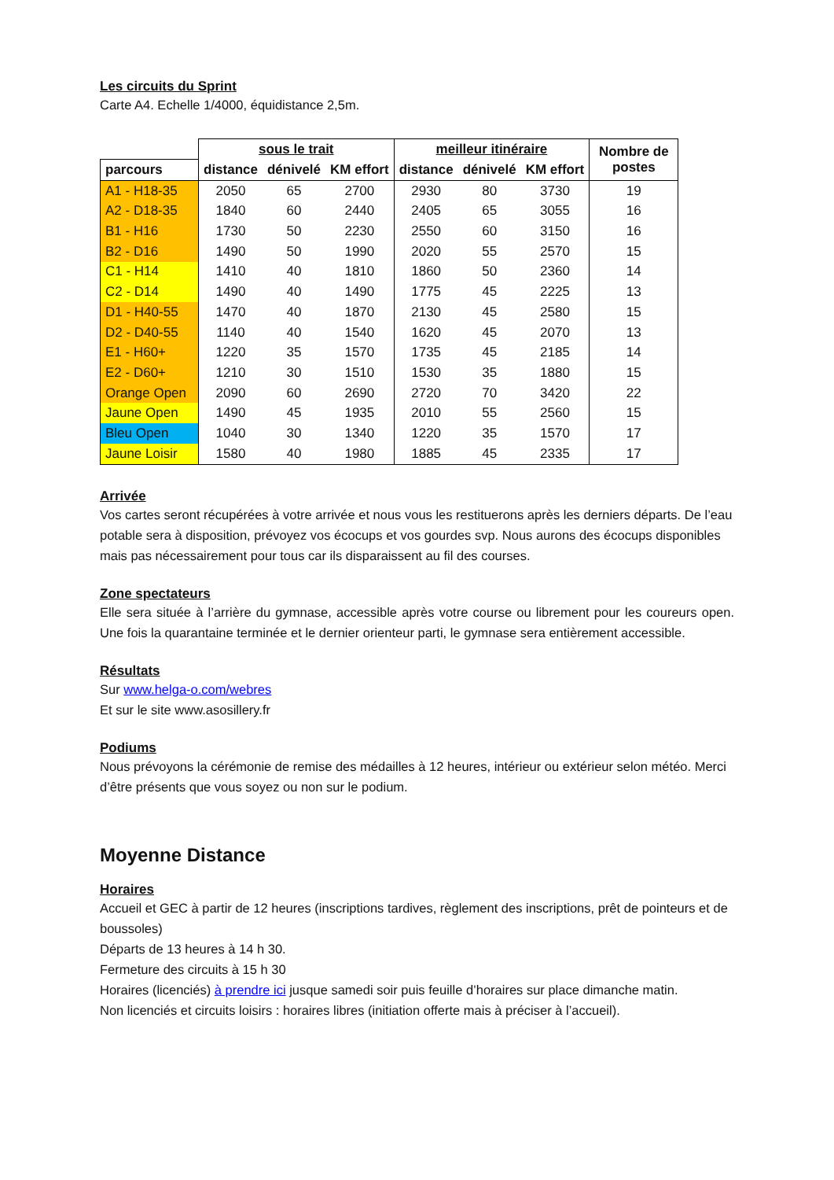Les circuits du Sprint
Carte A4. Echelle 1/4000, équidistance 2,5m.
| | sous le trait | | | meilleur itinéraire | | | Nombre de postes |
| --- | --- | --- | --- | --- | --- | --- | --- |
| parcours | distance | dénivelé | KM effort | distance | dénivelé | KM effort | |
| A1 - H18-35 | 2050 | 65 | 2700 | 2930 | 80 | 3730 | 19 |
| A2 - D18-35 | 1840 | 60 | 2440 | 2405 | 65 | 3055 | 16 |
| B1 - H16 | 1730 | 50 | 2230 | 2550 | 60 | 3150 | 16 |
| B2 - D16 | 1490 | 50 | 1990 | 2020 | 55 | 2570 | 15 |
| C1 - H14 | 1410 | 40 | 1810 | 1860 | 50 | 2360 | 14 |
| C2 - D14 | 1490 | 40 | 1490 | 1775 | 45 | 2225 | 13 |
| D1 - H40-55 | 1470 | 40 | 1870 | 2130 | 45 | 2580 | 15 |
| D2 - D40-55 | 1140 | 40 | 1540 | 1620 | 45 | 2070 | 13 |
| E1 - H60+ | 1220 | 35 | 1570 | 1735 | 45 | 2185 | 14 |
| E2 - D60+ | 1210 | 30 | 1510 | 1530 | 35 | 1880 | 15 |
| Orange Open | 2090 | 60 | 2690 | 2720 | 70 | 3420 | 22 |
| Jaune Open | 1490 | 45 | 1935 | 2010 | 55 | 2560 | 15 |
| Bleu Open | 1040 | 30 | 1340 | 1220 | 35 | 1570 | 17 |
| Jaune Loisir | 1580 | 40 | 1980 | 1885 | 45 | 2335 | 17 |
Arrivée
Vos cartes seront récupérées à votre arrivée et nous vous les restituerons après les derniers départs. De l’eau potable sera à disposition, prévoyez vos écocups et vos gourdes svp. Nous aurons des écocups disponibles mais pas nécessairement pour tous car ils disparaissent au fil des courses.
Zone spectateurs
Elle sera située à l’arrière du gymnase, accessible après votre course ou librement pour les coureurs open. Une fois la quarantaine terminée et le dernier orienteur parti, le gymnase sera entièrement accessible.
Résultats
Sur www.helga-o.com/webres
Et sur le site www.asosillery.fr
Podiums
Nous prévoyons la cérémonie de remise des médailles à 12 heures, intérieur ou extérieur selon météo. Merci d’être présents que vous soyez ou non sur le podium.
Moyenne Distance
Horaires
Accueil et GEC à partir de 12 heures (inscriptions tardives, règlement des inscriptions, prêt de pointeurs et de boussoles)
Départs de 13 heures à 14 h 30.
Fermeture des circuits à 15 h 30
Horaires (licenciés) à prendre ici jusque samedi soir puis feuille d’horaires sur place dimanche matin.
Non licenciés et circuits loisirs : horaires libres (initiation offerte mais à préciser à l’accueil).